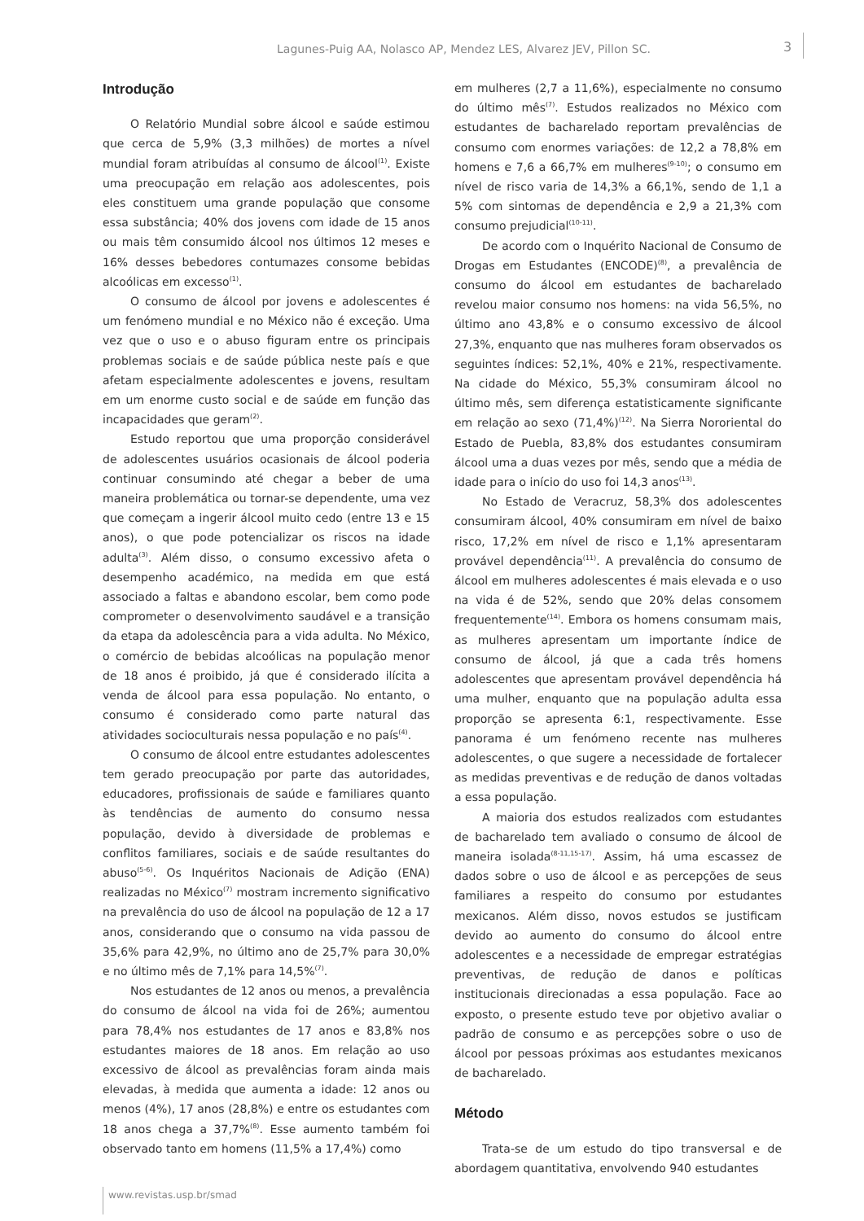Lagunes-Puig AA, Nolasco AP, Mendez LES, Alvarez JEV, Pillon SC. 3
Introdução
O Relatório Mundial sobre álcool e saúde estimou que cerca de 5,9% (3,3 milhões) de mortes a nível mundial foram atribuídas al consumo de álcool<sup>(1)</sup>. Existe uma preocupação em relação aos adolescentes, pois eles constituem uma grande população que consome essa substância; 40% dos jovens com idade de 15 anos ou mais têm consumido álcool nos últimos 12 meses e 16% desses bebedores contumazes consome bebidas alcoólicas em excesso<sup>(1)</sup>.
O consumo de álcool por jovens e adolescentes é um fenómeno mundial e no México não é exceção. Uma vez que o uso e o abuso figuram entre os principais problemas sociais e de saúde pública neste país e que afetam especialmente adolescentes e jovens, resultam em um enorme custo social e de saúde em função das incapacidades que geram<sup>(2)</sup>.
Estudo reportou que uma proporção considerável de adolescentes usuários ocasionais de álcool poderia continuar consumindo até chegar a beber de uma maneira problemática ou tornar-se dependente, uma vez que começam a ingerir álcool muito cedo (entre 13 e 15 anos), o que pode potencializar os riscos na idade adulta<sup>(3)</sup>. Além disso, o consumo excessivo afeta o desempenho académico, na medida em que está associado a faltas e abandono escolar, bem como pode comprometer o desenvolvimento saudável e a transição da etapa da adolescência para a vida adulta. No México, o comércio de bebidas alcoólicas na população menor de 18 anos é proibido, já que é considerado ilícita a venda de álcool para essa população. No entanto, o consumo é considerado como parte natural das atividades socioculturais nessa população e no país<sup>(4)</sup>.
O consumo de álcool entre estudantes adolescentes tem gerado preocupação por parte das autoridades, educadores, profissionais de saúde e familiares quanto às tendências de aumento do consumo nessa população, devido à diversidade de problemas e conflitos familiares, sociais e de saúde resultantes do abuso<sup>(5-6)</sup>. Os Inquéritos Nacionais de Adição (ENA) realizadas no México<sup>(7)</sup> mostram incremento significativo na prevalência do uso de álcool na população de 12 a 17 anos, considerando que o consumo na vida passou de 35,6% para 42,9%, no último ano de 25,7% para 30,0% e no último mês de 7,1% para 14,5%<sup>(7)</sup>.
Nos estudantes de 12 anos ou menos, a prevalência do consumo de álcool na vida foi de 26%; aumentou para 78,4% nos estudantes de 17 anos e 83,8% nos estudantes maiores de 18 anos. Em relação ao uso excessivo de álcool as prevalências foram ainda mais elevadas, à medida que aumenta a idade: 12 anos ou menos (4%), 17 anos (28,8%) e entre os estudantes com 18 anos chega a 37,7%<sup>(8)</sup>. Esse aumento também foi observado tanto em homens (11,5% a 17,4%) como
em mulheres (2,7 a 11,6%), especialmente no consumo do último mês<sup>(7)</sup>. Estudos realizados no México com estudantes de bacharelado reportam prevalências de consumo com enormes variações: de 12,2 a 78,8% em homens e 7,6 a 66,7% em mulheres<sup>(9-10)</sup>; o consumo em nível de risco varia de 14,3% a 66,1%, sendo de 1,1 a 5% com sintomas de dependência e 2,9 a 21,3% com consumo prejudicial<sup>(10-11)</sup>.
De acordo com o Inquérito Nacional de Consumo de Drogas em Estudantes (ENCODE)<sup>(8)</sup>, a prevalência de consumo do álcool em estudantes de bacharelado revelou maior consumo nos homens: na vida 56,5%, no último ano 43,8% e o consumo excessivo de álcool 27,3%, enquanto que nas mulheres foram observados os seguintes índices: 52,1%, 40% e 21%, respectivamente. Na cidade do México, 55,3% consumiram álcool no último mês, sem diferença estatisticamente significante em relação ao sexo (71,4%)<sup>(12)</sup>. Na Sierra Nororiental do Estado de Puebla, 83,8% dos estudantes consumiram álcool uma a duas vezes por mês, sendo que a média de idade para o início do uso foi 14,3 anos<sup>(13)</sup>.
No Estado de Veracruz, 58,3% dos adolescentes consumiram álcool, 40% consumiram em nível de baixo risco, 17,2% em nível de risco e 1,1% apresentaram provável dependência<sup>(11)</sup>. A prevalência do consumo de álcool em mulheres adolescentes é mais elevada e o uso na vida é de 52%, sendo que 20% delas consomem frequentemente<sup>(14)</sup>. Embora os homens consumam mais, as mulheres apresentam um importante índice de consumo de álcool, já que a cada três homens adolescentes que apresentam provável dependência há uma mulher, enquanto que na população adulta essa proporção se apresenta 6:1, respectivamente. Esse panorama é um fenómeno recente nas mulheres adolescentes, o que sugere a necessidade de fortalecer as medidas preventivas e de redução de danos voltadas a essa população.
A maioria dos estudos realizados com estudantes de bacharelado tem avaliado o consumo de álcool de maneira isolada<sup>(8-11,15-17)</sup>. Assim, há uma escassez de dados sobre o uso de álcool e as percepções de seus familiares a respeito do consumo por estudantes mexicanos. Além disso, novos estudos se justificam devido ao aumento do consumo do álcool entre adolescentes e a necessidade de empregar estratégias preventivas, de redução de danos e políticas institucionais direcionadas a essa população. Face ao exposto, o presente estudo teve por objetivo avaliar o padrão de consumo e as percepções sobre o uso de álcool por pessoas próximas aos estudantes mexicanos de bacharelado.
Método
Trata-se de um estudo do tipo transversal e de abordagem quantitativa, envolvendo 940 estudantes
www.revistas.usp.br/smad